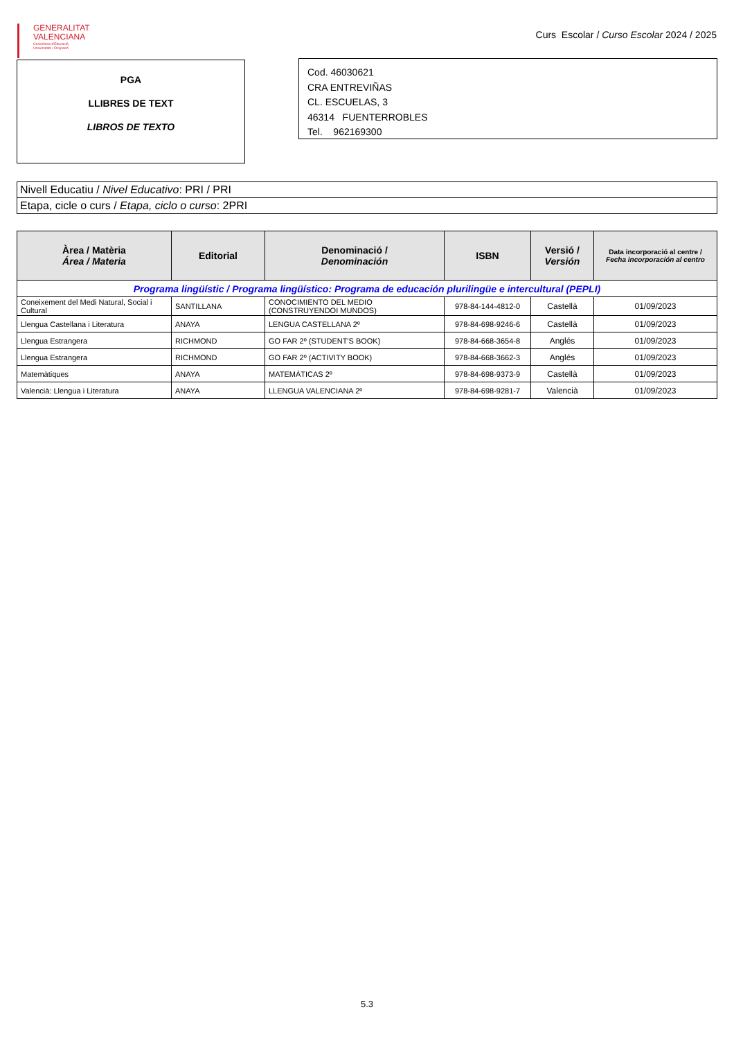GENERALITAT
VALENCIANA
Conselleria d'Educació,
Universitats i Ocupació
Curs Escolar / Curso Escolar 2024 / 2025
PGA
LLIBRES DE TEXT
LIBROS DE TEXTO
Cod. 46030621
CRA ENTREVIÑAS
CL. ESCUELAS, 3
46314 FUENTERROBLES
Tel. 962169300
| Nivell Educatiu / Nivel Educativo : PRI / PRI |
| Etapa, cicle o curs / Etapa, ciclo o curso : 2PRI |
| Àrea / Matèria Área / Materia | Editorial | Denominació / Denominación | ISBN | Versió / Versión | Data incorporació al centre / Fecha incorporación al centro |
| --- | --- | --- | --- | --- | --- |
| Programa lingüístic / Programa lingüístico: Programa de educación plurilingüe e intercultural (PEPLI) | | | | | |
| Coneixement del Medi Natural, Social i Cultural | SANTILLANA | CONOCIMIENTO DEL MEDIO (CONSTRUYENDOI MUNDOS) | 978-84-144-4812-0 | Castellà | 01/09/2023 |
| Llengua Castellana i Literatura | ANAYA | LENGUA CASTELLANA 2º | 978-84-698-9246-6 | Castellà | 01/09/2023 |
| Llengua Estrangera | RICHMOND | GO FAR 2º (STUDENT'S BOOK) | 978-84-668-3654-8 | Anglés | 01/09/2023 |
| Llengua Estrangera | RICHMOND | GO FAR 2º (ACTIVITY BOOK) | 978-84-668-3662-3 | Anglés | 01/09/2023 |
| Matemàtiques | ANAYA | MATEMÁTICAS 2º | 978-84-698-9373-9 | Castellà | 01/09/2023 |
| Valencià: Llengua i Literatura | ANAYA | LLENGUA VALENCIANA 2º | 978-84-698-9281-7 | Valencià | 01/09/2023 |
5.3